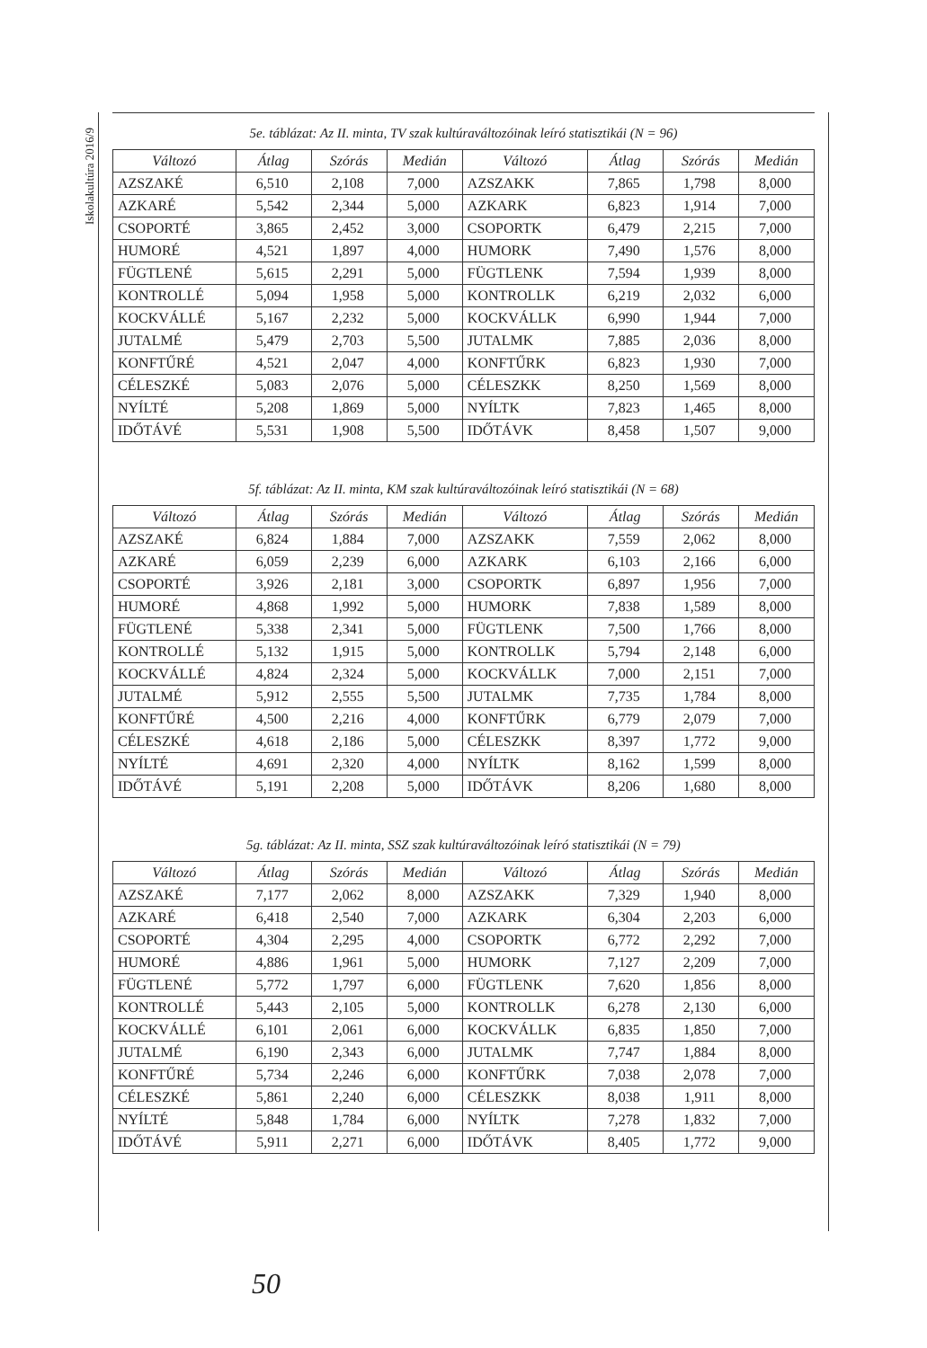Iskolakultúra 2016/9
5e. táblázat: Az II. minta, TV szak kultúraváltozóinak leíró statisztikái (N = 96)
| Változó | Átlag | Szórás | Medián | Változó | Átlag | Szórás | Medián |
| --- | --- | --- | --- | --- | --- | --- | --- |
| AZSZAKÉ | 6,510 | 2,108 | 7,000 | AZSZAKK | 7,865 | 1,798 | 8,000 |
| AZKARÉ | 5,542 | 2,344 | 5,000 | AZKARK | 6,823 | 1,914 | 7,000 |
| CSOPORTÉ | 3,865 | 2,452 | 3,000 | CSOPORTK | 6,479 | 2,215 | 7,000 |
| HUMORÉ | 4,521 | 1,897 | 4,000 | HUMORK | 7,490 | 1,576 | 8,000 |
| FÜGTLENÉ | 5,615 | 2,291 | 5,000 | FÜGTLENK | 7,594 | 1,939 | 8,000 |
| KONTROLLÉ | 5,094 | 1,958 | 5,000 | KONTROLLK | 6,219 | 2,032 | 6,000 |
| KOCKVÁLLÉ | 5,167 | 2,232 | 5,000 | KOCKVÁLLK | 6,990 | 1,944 | 7,000 |
| JUTALMÉ | 5,479 | 2,703 | 5,500 | JUTALMK | 7,885 | 2,036 | 8,000 |
| KONFTŰRÉ | 4,521 | 2,047 | 4,000 | KONFTŰRK | 6,823 | 1,930 | 7,000 |
| CÉLESZKÉ | 5,083 | 2,076 | 5,000 | CÉLESZKK | 8,250 | 1,569 | 8,000 |
| NYÍLTÉ | 5,208 | 1,869 | 5,000 | NYÍLTK | 7,823 | 1,465 | 8,000 |
| IDŐTÁVÉ | 5,531 | 1,908 | 5,500 | IDŐTÁVK | 8,458 | 1,507 | 9,000 |
5f. táblázat: Az II. minta, KM szak kultúraváltozóinak leíró statisztikái (N = 68)
| Változó | Átlag | Szórás | Medián | Változó | Átlag | Szórás | Medián |
| --- | --- | --- | --- | --- | --- | --- | --- |
| AZSZAKÉ | 6,824 | 1,884 | 7,000 | AZSZAKK | 7,559 | 2,062 | 8,000 |
| AZKARÉ | 6,059 | 2,239 | 6,000 | AZKARK | 6,103 | 2,166 | 6,000 |
| CSOPORTÉ | 3,926 | 2,181 | 3,000 | CSOPORTK | 6,897 | 1,956 | 7,000 |
| HUMORÉ | 4,868 | 1,992 | 5,000 | HUMORK | 7,838 | 1,589 | 8,000 |
| FÜGTLENÉ | 5,338 | 2,341 | 5,000 | FÜGTLENK | 7,500 | 1,766 | 8,000 |
| KONTROLLÉ | 5,132 | 1,915 | 5,000 | KONTROLLK | 5,794 | 2,148 | 6,000 |
| KOCKVÁLLÉ | 4,824 | 2,324 | 5,000 | KOCKVÁLLK | 7,000 | 2,151 | 7,000 |
| JUTALMÉ | 5,912 | 2,555 | 5,500 | JUTALMK | 7,735 | 1,784 | 8,000 |
| KONFTŰRÉ | 4,500 | 2,216 | 4,000 | KONFTŰRK | 6,779 | 2,079 | 7,000 |
| CÉLESZKÉ | 4,618 | 2,186 | 5,000 | CÉLESZKK | 8,397 | 1,772 | 9,000 |
| NYÍLTÉ | 4,691 | 2,320 | 4,000 | NYÍLTK | 8,162 | 1,599 | 8,000 |
| IDŐTÁVÉ | 5,191 | 2,208 | 5,000 | IDŐTÁVK | 8,206 | 1,680 | 8,000 |
5g. táblázat: Az II. minta, SSZ szak kultúraváltozóinak leíró statisztikái (N = 79)
| Változó | Átlag | Szórás | Medián | Változó | Átlag | Szórás | Medián |
| --- | --- | --- | --- | --- | --- | --- | --- |
| AZSZAKÉ | 7,177 | 2,062 | 8,000 | AZSZAKK | 7,329 | 1,940 | 8,000 |
| AZKARÉ | 6,418 | 2,540 | 7,000 | AZKARK | 6,304 | 2,203 | 6,000 |
| CSOPORTÉ | 4,304 | 2,295 | 4,000 | CSOPORTK | 6,772 | 2,292 | 7,000 |
| HUMORÉ | 4,886 | 1,961 | 5,000 | HUMORK | 7,127 | 2,209 | 7,000 |
| FÜGTLENÉ | 5,772 | 1,797 | 6,000 | FÜGTLENK | 7,620 | 1,856 | 8,000 |
| KONTROLLÉ | 5,443 | 2,105 | 5,000 | KONTROLLK | 6,278 | 2,130 | 6,000 |
| KOCKVÁLLÉ | 6,101 | 2,061 | 6,000 | KOCKVÁLLK | 6,835 | 1,850 | 7,000 |
| JUTALMÉ | 6,190 | 2,343 | 6,000 | JUTALMK | 7,747 | 1,884 | 8,000 |
| KONFTŰRÉ | 5,734 | 2,246 | 6,000 | KONFTŰRK | 7,038 | 2,078 | 7,000 |
| CÉLESZKÉ | 5,861 | 2,240 | 6,000 | CÉLESZKK | 8,038 | 1,911 | 8,000 |
| NYÍLTÉ | 5,848 | 1,784 | 6,000 | NYÍLTK | 7,278 | 1,832 | 7,000 |
| IDŐTÁVÉ | 5,911 | 2,271 | 6,000 | IDŐTÁVK | 8,405 | 1,772 | 9,000 |
50